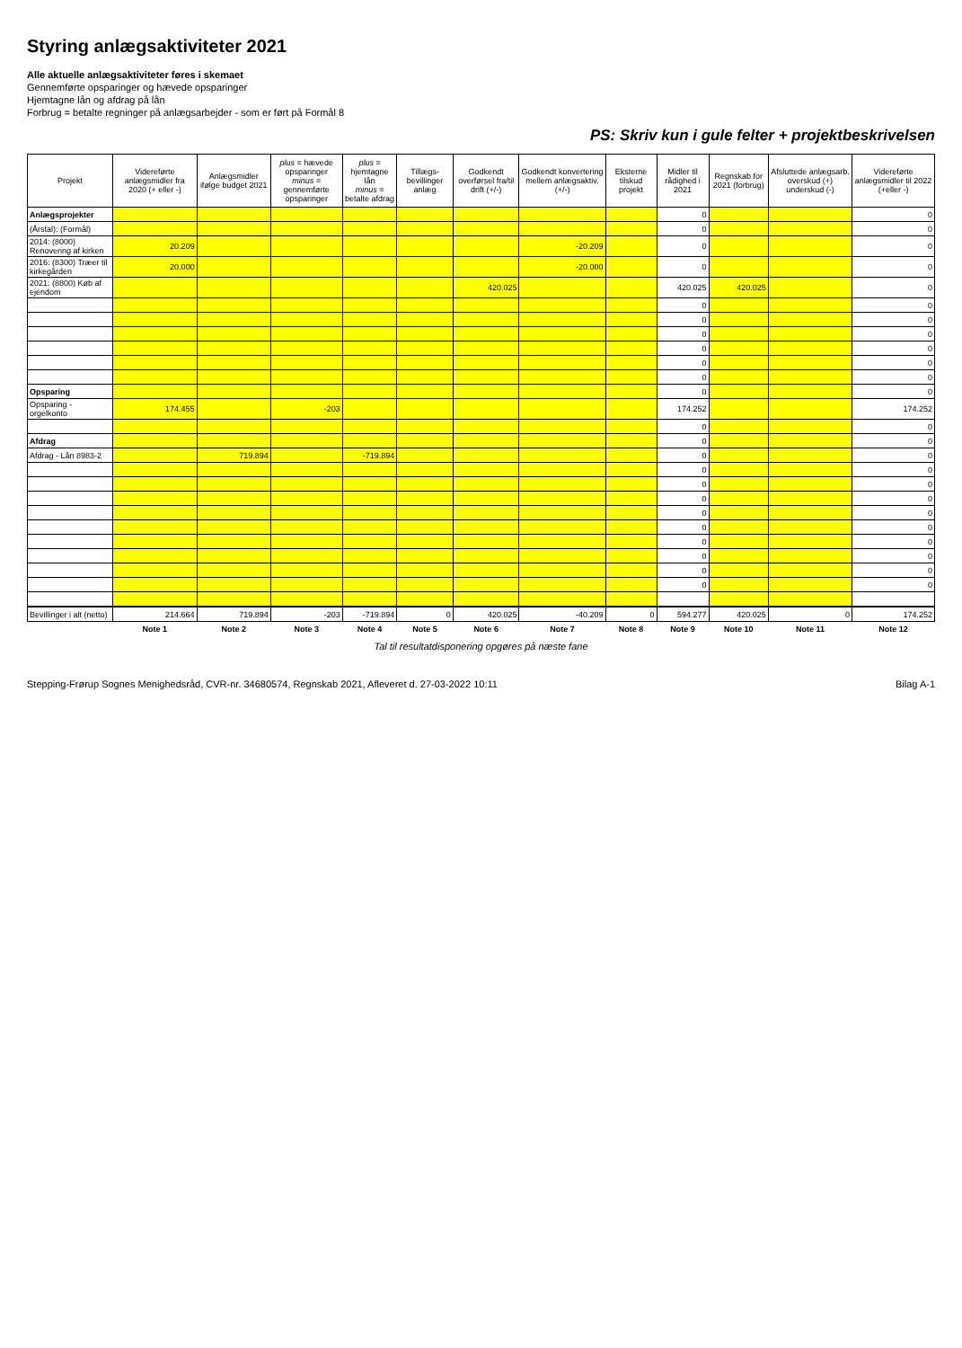Styring anlægsaktiviteter 2021
Alle aktuelle anlægsaktiviteter føres i skemaet
Gennemførte opsparinger og hævede opsparinger
Hjemtagne lån og afdrag på lån
Forbrug = betalte regninger på anlægsarbejder - som er ført på Formål 8
PS: Skriv kun i gule felter + projektbeskrivelsen
| Projekt | Videreførte anlægsmidler fra 2020 (+ eller -) | Anlægsmidler ifølge budget 2021 | plus = hævede opsparinger minus = gennemførte opsparinger | plus = hjemtagne lån minus = betalte afdrag | Tillægs-bevillinger anlæg | Godkendt overførsel fra/til drift (+/-) | Godkendt konvertering mellem anlægsaktiv. (+/-) | Eksterne tilskud projekt | Midler til rådighed i 2021 | Regnskab for 2021 (forbrug) | Afsluttede anlægsarb. overskud (+) underskud (-) | Videreførte anlægsmidler til 2022 (+eller -) |
| --- | --- | --- | --- | --- | --- | --- | --- | --- | --- | --- | --- | --- |
| Anlægsprojekter | | | | | | | | | 0 | | | 0 |
| (Årstal): (Formål) | | | | | | | | | 0 | | | 0 |
| 2014: (8000) Renovering af kirken | 20.209 | | | | | | -20.209 | | 0 | | | 0 |
| 2016: (8300) Træer til kirkegården | 20.000 | | | | | | -20.000 | | 0 | | | 0 |
| 2021: (8800) Køb af ejendom | | | | | | 420.025 | | | 420.025 | 420.025 | | 0 |
| | | | | | | | | | 0 | | | 0 |
| | | | | | | | | | 0 | | | 0 |
| | | | | | | | | | 0 | | | 0 |
| | | | | | | | | | 0 | | | 0 |
| | | | | | | | | | 0 | | | 0 |
| | | | | | | | | | 0 | | | 0 |
| Opsparing | | | | | | | | | 0 | | | 0 |
| Opsparing - orgelkonto | 174.455 | | -203 | | | | | | 174.252 | | | 174.252 |
| | | | | | | | | | 0 | | | 0 |
| Afdrag | | | | | | | | | 0 | | | 0 |
| Afdrag - Lån 8983-2 | | 719.894 | | -719.894 | | | | | 0 | | | 0 |
| | | | | | | | | | 0 | | | 0 |
| | | | | | | | | | 0 | | | 0 |
| | | | | | | | | | 0 | | | 0 |
| | | | | | | | | | 0 | | | 0 |
| | | | | | | | | | 0 | | | 0 |
| | | | | | | | | | 0 | | | 0 |
| | | | | | | | | | 0 | | | 0 |
| | | | | | | | | | 0 | | | 0 |
| | | | | | | | | | 0 | | | 0 |
| Bevillinger i alt (netto) | 214.664 | 719.894 | -203 | -719.894 | 0 | 420.025 | -40.209 | 0 | 594.277 | 420.025 | 0 | 174.252 |
| | Note 1 | Note 2 | Note 3 | Note 4 | Note 5 | Note 6 | Note 7 | Note 8 | Note 9 | Note 10 | Note 11 | Note 12 |
Tal til resultatdisponering opgøres på næste fane
Stepping-Frørup Sognes Menighedsråd, CVR-nr. 34680574, Regnskab 2021, Afleveret d. 27-03-2022 10:11 Bilag A-1